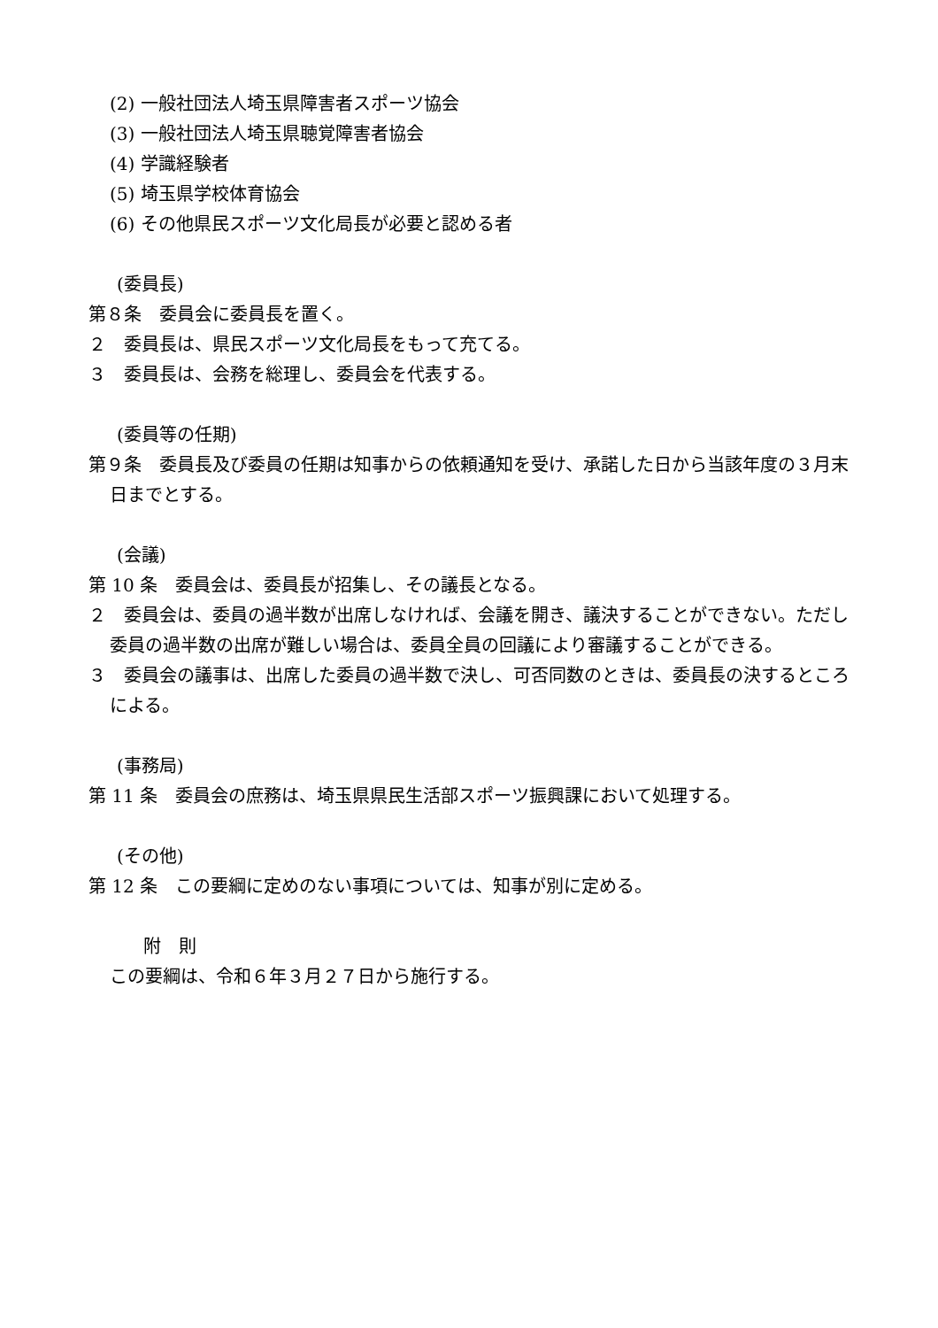(2) 一般社団法人埼玉県障害者スポーツ協会
(3) 一般社団法人埼玉県聴覚障害者協会
(4) 学識経験者
(5) 埼玉県学校体育協会
(6) その他県民スポーツ文化局長が必要と認める者
(委員長)
第８条　委員会に委員長を置く。
２　委員長は、県民スポーツ文化局長をもって充てる。
３　委員長は、会務を総理し、委員会を代表する。
(委員等の任期)
第９条　委員長及び委員の任期は知事からの依頼通知を受け、承諾した日から当該年度の３月末日までとする。
(会議)
第 10 条　委員会は、委員長が招集し、その議長となる。
２　委員会は、委員の過半数が出席しなければ、会議を開き、議決することができない。ただし委員の過半数の出席が難しい場合は、委員全員の回議により審議することができる。
３　委員会の議事は、出席した委員の過半数で決し、可否同数のときは、委員長の決するところによる。
(事務局)
第 11 条　委員会の庶務は、埼玉県県民生活部スポーツ振興課において処理する。
(その他)
第 12 条　この要綱に定めのない事項については、知事が別に定める。
附　則
この要綱は、令和６年３月２７日から施行する。